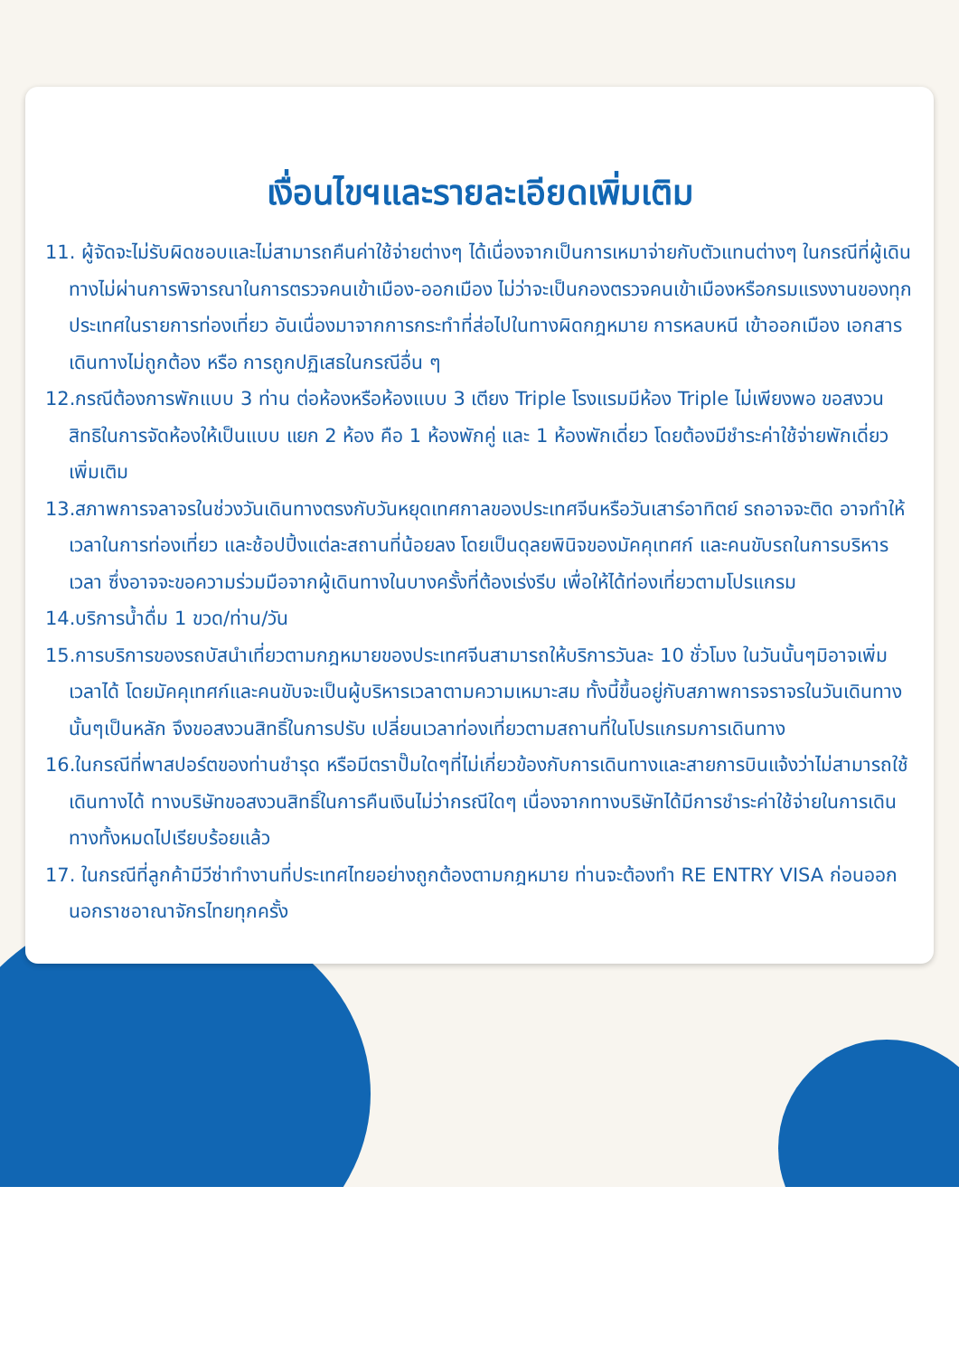เงื่อนไขฯและรายละเอียดเพิ่มเติม
11. ผู้จัดจะไม่รับผิดชอบและไม่สามารถคืนค่าใช้จ่ายต่างๆ ได้เนื่องจากเป็นการเหมาจ่ายกับตัวแทนต่างๆ ในกรณีที่ผู้เดินทางไม่ผ่านการพิจารณาในการตรวจคนเข้าเมือง-ออกเมือง ไม่ว่าจะเป็นกองตรวจคนเข้าเมืองหรือกรมแรงงานของทุกประเทศในรายการท่องเที่ยว อันเนื่องมาจากการกระทำที่ส่อไปในทางผิดกฎหมาย การหลบหนี เข้าออกเมือง เอกสารเดินทางไม่ถูกต้อง หรือ การถูกปฏิเสธในกรณีอื่น ๆ
12.กรณีต้องการพักแบบ 3 ท่าน ต่อห้องหรือห้องแบบ 3 เตียง Triple โรงแรมมีห้อง Triple ไม่เพียงพอ ขอสงวนสิทธิในการจัดห้องให้เป็นแบบ แยก 2 ห้อง คือ 1 ห้องพักคู่ และ 1 ห้องพักเดี่ยว โดยต้องมีชำระค่าใช้จ่ายพักเดี่ยวเพิ่มเติม
13.สภาพการจลาจรในช่วงวันเดินทางตรงกับวันหยุดเทศกาลของประเทศจีนหรือวันเสาร์อาทิตย์ รถอาจจะติด อาจทำให้เวลาในการท่องเที่ยว และช้อปปิ้งแต่ละสถานที่น้อยลง โดยเป็นดุลยพินิจของมัคคุเทศก์ และคนขับรถในการบริหารเวลา ซึ่งอาจจะขอความร่วมมือจากผู้เดินทางในบางครั้งที่ต้องเร่งรีบ เพื่อให้ได้ท่องเที่ยวตามโปรแกรม
14.บริการน้ำดื่ม 1 ขวด/ท่าน/วัน
15.การบริการของรถบัสนำเที่ยวตามกฎหมายของประเทศจีนสามารถให้บริการวันละ 10 ชั่วโมง ในวันนั้นๆมิอาจเพิ่มเวลาได้ โดยมัคคุเทศก์และคนขับจะเป็นผู้บริหารเวลาตามความเหมาะสม ทั้งนี้ขึ้นอยู่กับสภาพการจราจรในวันเดินทางนั้นๆเป็นหลัก จึงขอสงวนสิทธิ์ในการปรับ เปลี่ยนเวลาท่องเที่ยวตามสถานที่ในโปรแกรมการเดินทาง
16.ในกรณีที่พาสปอร์ตของท่านชำรุด หรือมีตราปั๊มใดๆที่ไม่เกี่ยวข้องกับการเดินทางและสายการบินแจ้งว่าไม่สามารถใช้เดินทางได้ ทางบริษัทขอสงวนสิทธิ์ในการคืนเงินไม่ว่ากรณีใดๆ เนื่องจากทางบริษัทได้มีการชำระค่าใช้จ่ายในการเดินทางทั้งหมดไปเรียบร้อยแล้ว
17. ในกรณีที่ลูกค้ามีวีซ่าทำงานที่ประเทศไทยอย่างถูกต้องตามกฎหมาย ท่านจะต้องทำ RE ENTRY VISA ก่อนออกนอกราชอาณาจักรไทยทุกครั้ง